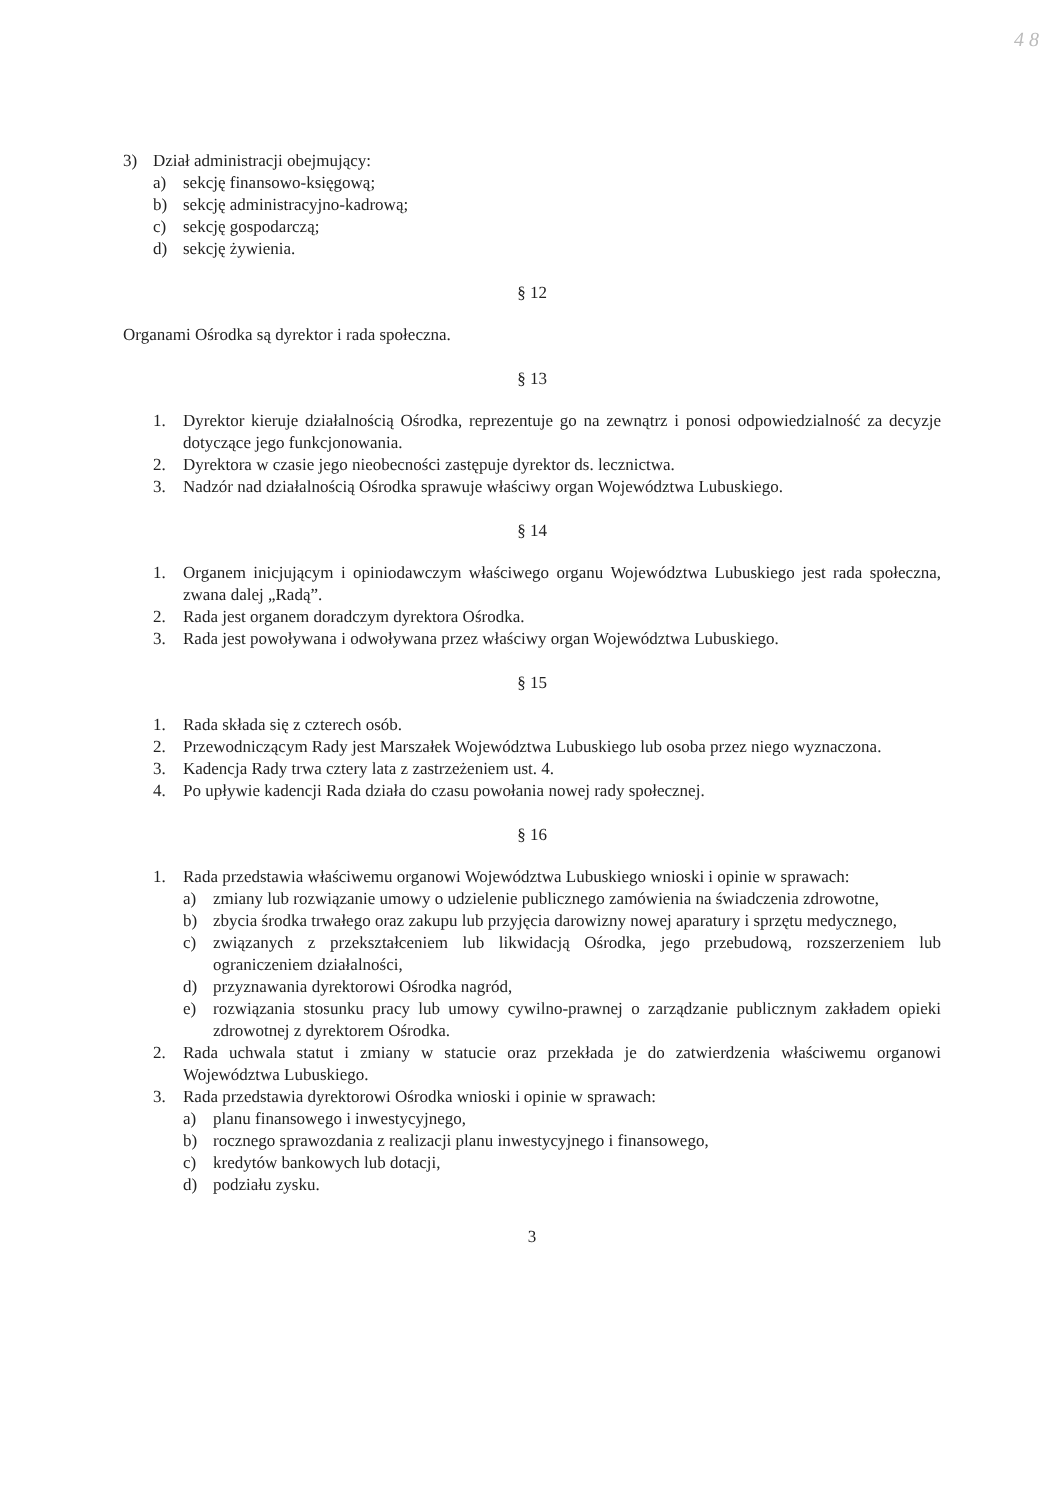4 8
3) Dział administracji obejmujący:
a) sekcję finansowo-księgową;
b) sekcję administracyjno-kadrową;
c) sekcję gospodarczą;
d) sekcję żywienia.
§ 12
Organami Ośrodka są dyrektor i rada społeczna.
§ 13
1. Dyrektor kieruje działalnością Ośrodka, reprezentuje go na zewnątrz i ponosi odpowiedzialność za decyzje dotyczące jego funkcjonowania.
2. Dyrektora w czasie jego nieobecności zastępuje dyrektor ds. lecznictwa.
3. Nadzór nad działalnością Ośrodka sprawuje właściwy organ Województwa Lubuskiego.
§ 14
1. Organem inicjującym i opiniodawczym właściwego organu Województwa Lubuskiego jest rada społeczna, zwana dalej „Radą”.
2. Rada jest organem doradczym dyrektora Ośrodka.
3. Rada jest powoływana i odwoływana przez właściwy organ Województwa Lubuskiego.
§ 15
1. Rada składa się z czterech osób.
2. Przewodniczącym Rady jest Marszałek Województwa Lubuskiego lub osoba przez niego wyznaczona.
3. Kadencja Rady trwa cztery lata z zastrzeżeniem ust. 4.
4. Po upływie kadencji Rada działa do czasu powołania nowej rady społecznej.
§ 16
1. Rada przedstawia właściwemu organowi Województwa Lubuskiego wnioski i opinie w sprawach:
a) zmiany lub rozwiązanie umowy o udzielenie publicznego zamówienia na świadczenia zdrowotne,
b) zbycia środka trwałego oraz zakupu lub przyjęcia darowizny nowej aparatury i sprzętu medycznego,
c) związanych z przekształceniem lub likwidacją Ośrodka, jego przebudową, rozszerzeniem lub ograniczeniem działalności,
d) przyznawania dyrektorowi Ośrodka nagród,
e) rozwiązania stosunku pracy lub umowy cywilno-prawnej o zarządzanie publicznym zakładem opieki zdrowotnej z dyrektorem Ośrodka.
2. Rada uchwala statut i zmiany w statucie oraz przekłada je do zatwierdzenia właściwemu organowi Województwa Lubuskiego.
3. Rada przedstawia dyrektorowi Ośrodka wnioski i opinie w sprawach:
a) planu finansowego i inwestycyjnego,
b) rocznego sprawozdania z realizacji planu inwestycyjnego i finansowego,
c) kredytów bankowych lub dotacji,
d) podziału zysku.
3